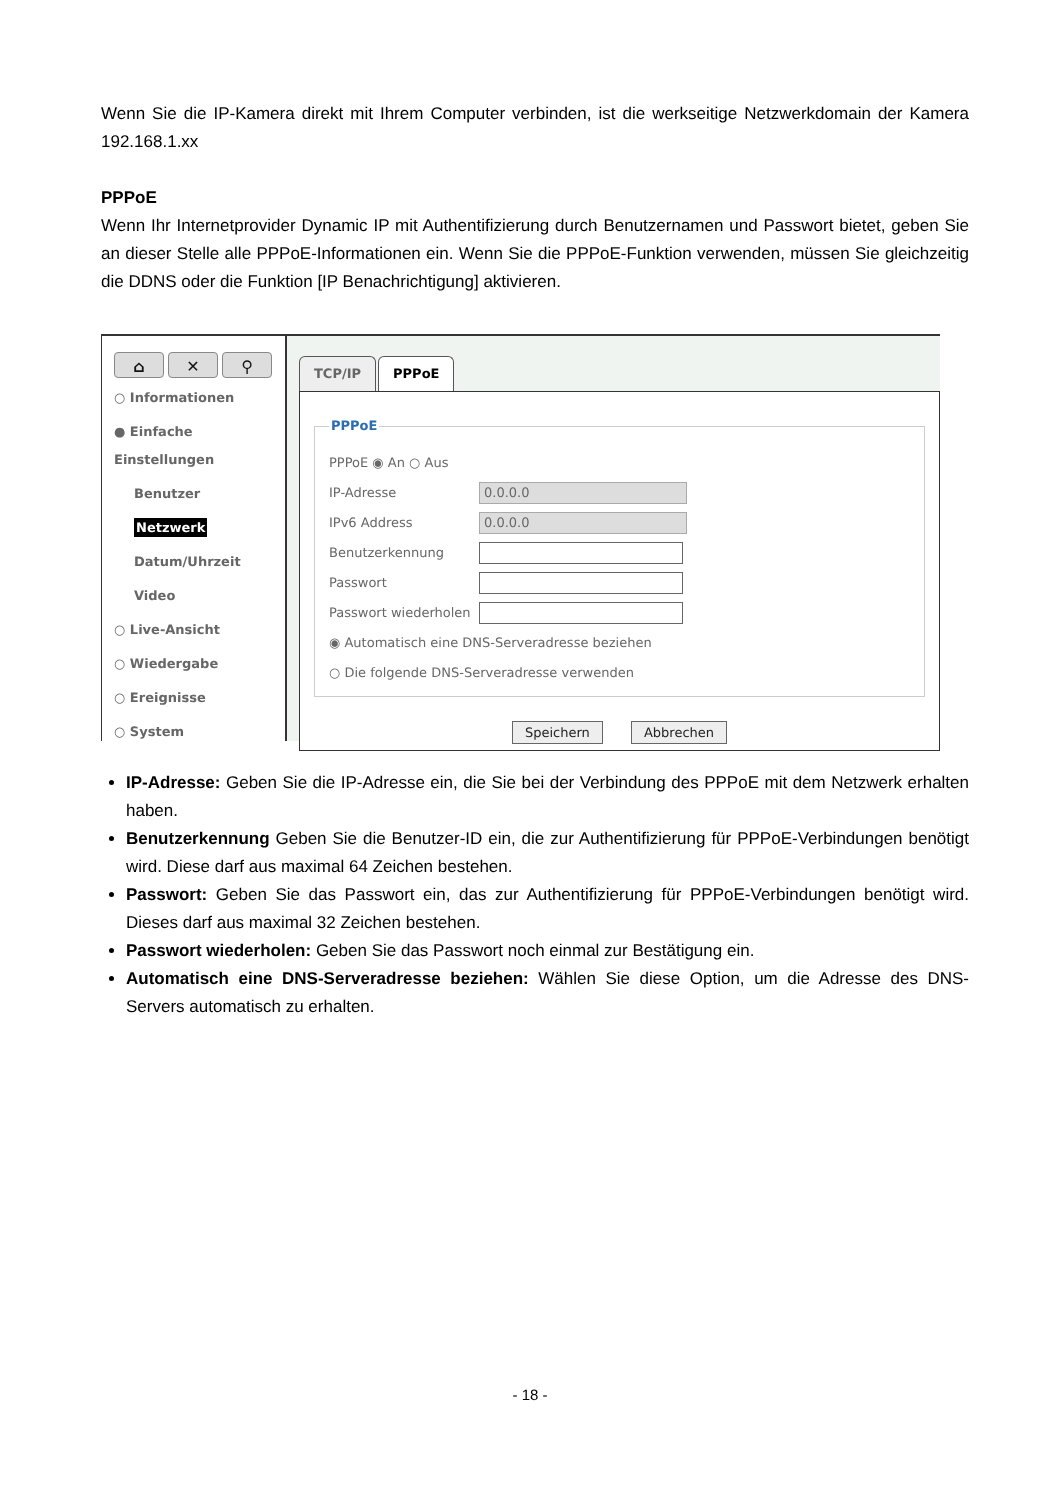Wenn Sie die IP-Kamera direkt mit Ihrem Computer verbinden, ist die werkseitige Netzwerkdomain der Kamera 192.168.1.xx
PPPoE
Wenn Ihr Internetprovider Dynamic IP mit Authentifizierung durch Benutzernamen und Passwort bietet, geben Sie an dieser Stelle alle PPPoE-Informationen ein. Wenn Sie die PPPoE-Funktion verwenden, müssen Sie gleichzeitig die DDNS oder die Funktion [IP Benachrichtigung] aktivieren.
⌂ ✕ ⚲
○ Informationen
● Einfache Einstellungen
Benutzer
Netzwerk
Datum/Uhrzeit
Video
○ Live-Ansicht
○ Wiedergabe
○ Ereignisse
○ System
TCP/IP PPPoE
PPPoE
PPPoE ◉ An ○ Aus
IP-Adresse 0.0.0.0
IPv6 Address 0.0.0.0
Benutzerkennung
Passwort
Passwort wiederholen
◉ Automatisch eine DNS-Serveradresse beziehen
○ Die folgende DNS-Serveradresse verwenden
Speichern Abbrechen
IP-Adresse: Geben Sie die IP-Adresse ein, die Sie bei der Verbindung des PPPoE mit dem Netzwerk erhalten haben.
Benutzerkennung Geben Sie die Benutzer-ID ein, die zur Authentifizierung für PPPoE-Verbindungen benötigt wird. Diese darf aus maximal 64 Zeichen bestehen.
Passwort: Geben Sie das Passwort ein, das zur Authentifizierung für PPPoE-Verbindungen benötigt wird. Dieses darf aus maximal 32 Zeichen bestehen.
Passwort wiederholen: Geben Sie das Passwort noch einmal zur Bestätigung ein.
Automatisch eine DNS-Serveradresse beziehen: Wählen Sie diese Option, um die Adresse des DNS-Servers automatisch zu erhalten.
- 18 -